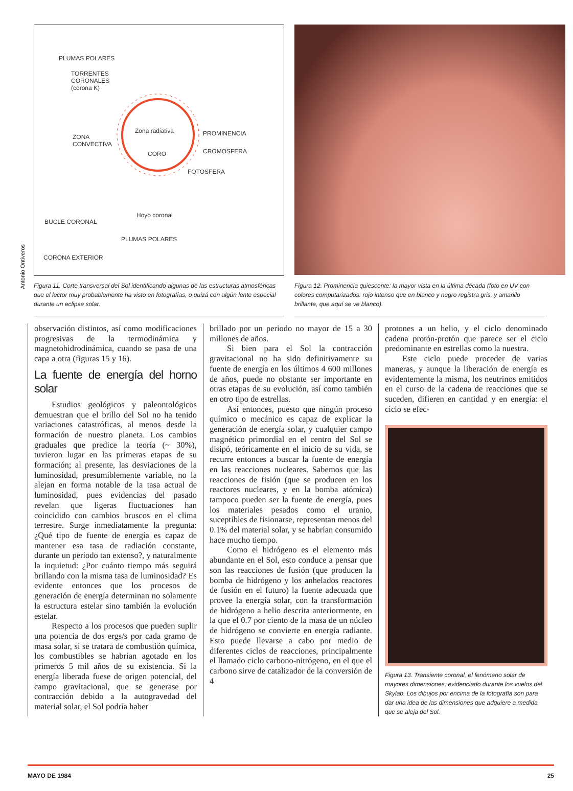Antonio Ontiveros
PLUMAS POLARES
TORRENTES
CORONALES
(corona K)
Zona radiativa PROMINENCIA ZONA
CONVECTIVA
CORO CROMOSFERA
FOTOSFERA
Hoyo coronal
BUCLE CORONAL
PLUMAS POLARES
CORONA EXTERIOR
Figura 11. Corte transversal del Sol identificando algunas de las estructuras atmosféricas que el lector muy probablemente ha visto en fotografías, o quizá con algún lente especial durante un eclipse solar.
Figura 12. Prominencia quiescente: la mayor vista en la última década (foto en UV con colores computarizados: rojo intenso que en blanco y negro registra gris, y amarillo brillante, que aquí se ve blanco).
observación distintos, así como modificaciones progresivas de la termodinámica y magnetohidrodinámica, cuando se pasa de una capa a otra (figuras 15 y 16).
La fuente de energía del horno solar
Estudios geológicos y paleontológicos demuestran que el brillo del Sol no ha tenido variaciones catastróficas, al menos desde la formación de nuestro planeta. Los cambios graduales que predice la teoría (~ 30%), tuvieron lugar en las primeras etapas de su formación; al presente, las desviaciones de la luminosidad, presumiblemente variable, no la alejan en forma notable de la tasa actual de luminosidad, pues evidencias del pasado revelan que ligeras fluctuaciones han coincidido con cambios bruscos en el clima terrestre. Surge inmediatamente la pregunta: ¿Qué tipo de fuente de energía es capaz de mantener esa tasa de radiación constante, durante un periodo tan extenso?, y naturalmente la inquietud: ¿Por cuánto tiempo más seguirá brillando con la misma tasa de luminosidad? Es evidente entonces que los procesos de generación de energía determinan no solamente la estructura estelar sino también la evolución estelar.
Respecto a los procesos que pueden suplir una potencia de dos ergs/s por cada gramo de masa solar, si se tratara de combustión química, los combustibles se habrían agotado en los primeros 5 mil años de su existencia. Si la energía liberada fuese de origen potencial, del campo gravitacional, que se generase por contracción debido a la autogravedad del material solar, el Sol podría haber
brillado por un periodo no mayor de 15 a 30 millones de años.
Si bien para el Sol la contracción gravitacional no ha sido definitivamente su fuente de energía en los últimos 4 600 millones de años, puede no obstante ser importante en otras etapas de su evolución, así como también en otro tipo de estrellas.
Así entonces, puesto que ningún proceso químico o mecánico es capaz de explicar la generación de energía solar, y cualquier campo magnético primordial en el centro del Sol se disipó, teóricamente en el inicio de su vida, se recurre entonces a buscar la fuente de energía en las reacciones nucleares. Sabemos que las reacciones de fisión (que se producen en los reactores nucleares, y en la bomba atómica) tampoco pueden ser la fuente de energía, pues los materiales pesados como el uranio, suceptibles de fisionarse, representan menos del 0.1% del material solar, y se habrían consumido hace mucho tiempo.
Como el hidrógeno es el elemento más abundante en el Sol, esto conduce a pensar que son las reacciones de fusión (que producen la bomba de hidrógeno y los anhelados reactores de fusión en el futuro) la fuente adecuada que provee la energía solar, con la transformación de hidrógeno a helio descrita anteriormente, en la que el 0.7 por ciento de la masa de un núcleo de hidrógeno se convierte en energía radiante. Esto puede llevarse a cabo por medio de diferentes ciclos de reacciones, principalmente el llamado ciclo carbono-nitrógeno, en el que el carbono sirve de catalizador de la conversión de 4
protones a un helio, y el ciclo denominado cadena protón-protón que parece ser el ciclo predominante en estrellas como la nuestra.
Este ciclo puede proceder de varias maneras, y aunque la liberación de energía es evidentemente la misma, los neutrinos emitidos en el curso de la cadena de reacciones que se suceden, difieren en cantidad y en energía: el ciclo se efec-
Figura 13. Transiente coronal, el fenómeno solar de mayores dimensiones, evidenciado durante los vuelos del Skylab. Los dibujos por encima de la fotografía son para dar una idea de las dimensiones que adquiere a medida que se aleja del Sol.
MAYO DE 1984 25